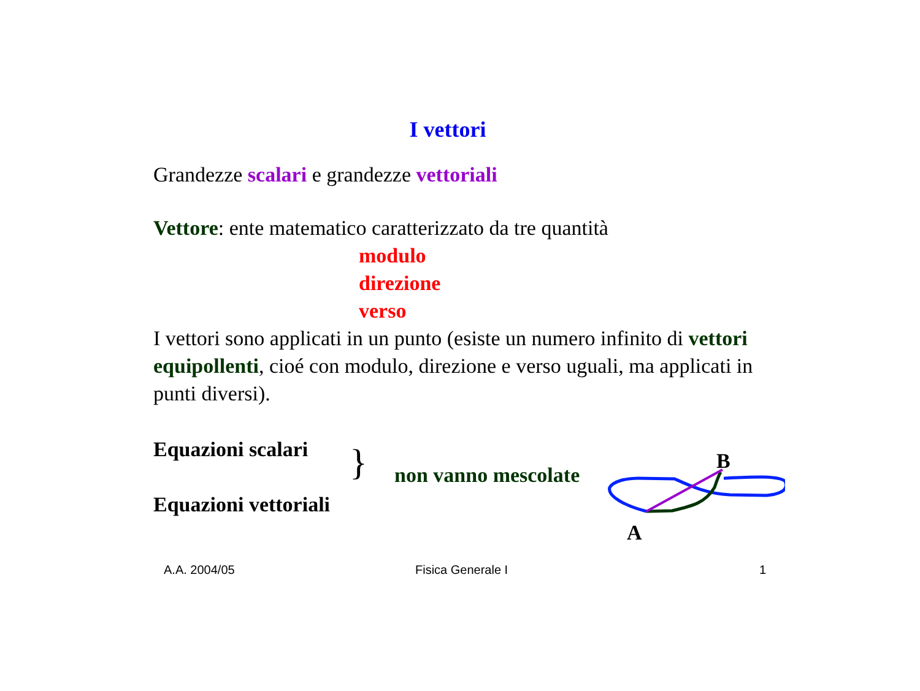I vettori
Grandezze scalari e grandezze vettoriali
Vettore: ente matematico caratterizzato da tre quantità
modulo
direzione
verso
I vettori sono applicati in un punto (esiste un numero infinito di vettori equipollenti, cioé con modulo, direzione e verso uguali, ma applicati in punti diversi).
Equazioni scalari
Equazioni vettoriali
} non vanno mescolate
B
A
A.A. 2004/05 Fisica Generale I 1